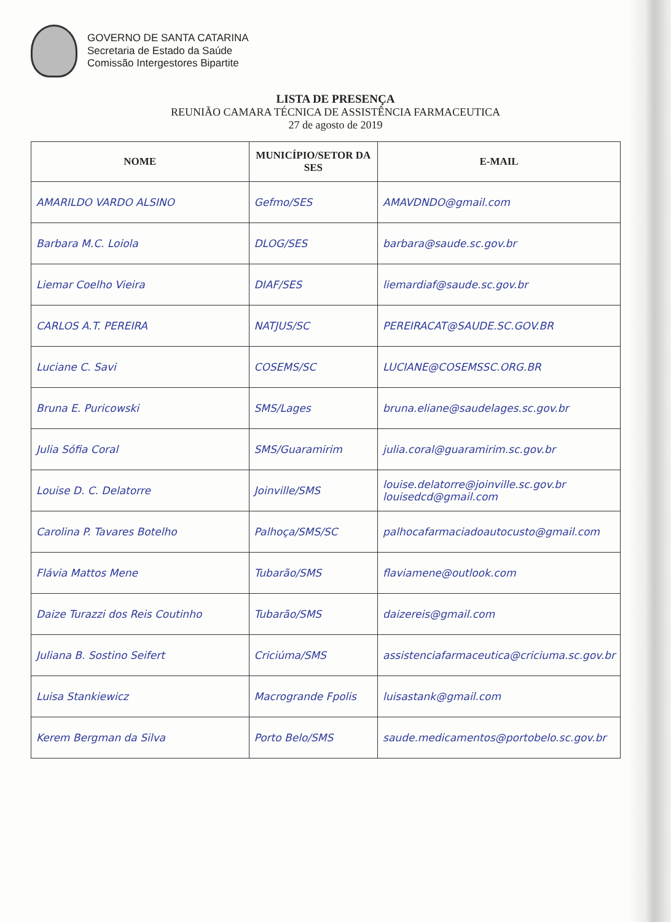GOVERNO DE SANTA CATARINA
Secretaria de Estado da Saúde
Comissão Intergestores Bipartite
LISTA DE PRESENÇA
REUNIÃO CAMARA TÉCNICA DE ASSISTÊNCIA FARMACEUTICA
27 de agosto de 2019
| NOME | MUNICÍPIO/SETOR DA SES | E-MAIL |
| --- | --- | --- |
| AMARILDO VARDO ALSINO | Gefmo/SES | AMAVDNDO@gmail.com |
| Barbara M.C. Loiola | DLOG/SES | barbara@saude.sc.gov.br |
| Liemar Coelho Vieira | DIAF/SES | liemardiaf@saude.sc.gov.br |
| CARLOS A.T. PEREIRA | NATJUS/SC | PEREIRACAT@SAUDE.SC.GOV.BR |
| Luciane C. Savi | COSEMS/SC | LUCIANE@COSEMSSC.ORG.BR |
| Bruna E. Puricowski | SMS/Lages | bruna.eliane@saudelages.sc.gov.br |
| Julia Sófia Coral | SMS/Guaramirim | julia.coral@guaramirim.sc.gov.br |
| Louise D. C. Delatorre | Joinville/SMS | louise.delatorre@joinville.sc.gov.br louisedcd@gmail.com |
| Carolina P. Tavares Botelho | Palhoça/SMS/SC | palhocafarmaciadoautocusto@gmail.com |
| Flávia Mattos Mene | Tubarão/SMS | flaviamene@outlook.com |
| Daize Turazzi dos Reis Coutinho | Tubarão/SMS | daizereis@gmail.com |
| Juliana B. Sostino Seifert | Criciúma/SMS | assistenciafarmaceutica@criciuma.sc.gov.br |
| Luisa Stankiewicz | Macrogrande Fpolis | luisastank@gmail.com |
| Kerem Bergman da Silva | Porto Belo/SMS | saude.medicamentos@portobelo.sc.gov.br |